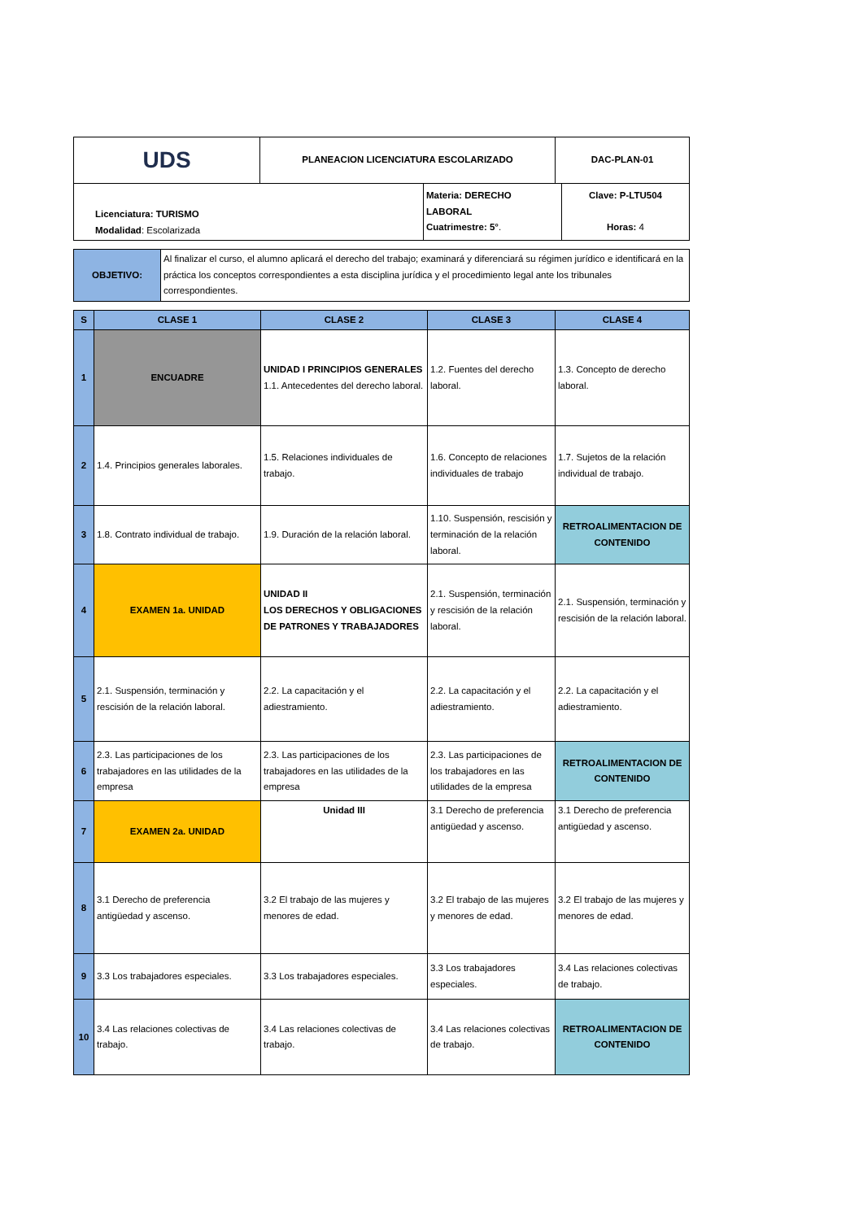| UDS | PLANEACION LICENCIATURA ESCOLARIZADO | DAC-PLAN-01 |
| Licenciatura: TURISMO Modalidad : Escolarizada | Materia: DERECHO LABORAL Cuatrimestre: 5° . | Clave: P-LTU504 Horas: 4 |
| OBJETIVO: | Al finalizar el curso, el alumno aplicará el derecho del trabajo; examinará y diferenciará su régimen jurídico e identificará en la práctica los conceptos correspondientes a esta disciplina jurídica y el procedimiento legal ante los tribunales correspondientes. |
| S | CLASE 1 | CLASE 2 | CLASE 3 | CLASE 4 |
| --- | --- | --- | --- | --- |
| 1 | ENCUADRE | UNIDAD I PRINCIPIOS GENERALES 1.1. Antecedentes del derecho laboral. | 1.2. Fuentes del derecho laboral. | 1.3. Concepto de derecho laboral. |
| 2 | 1.4. Principios generales laborales. | 1.5. Relaciones individuales de trabajo. | 1.6. Concepto de relaciones individuales de trabajo | 1.7. Sujetos de la relación individual de trabajo. |
| 3 | 1.8. Contrato individual de trabajo. | 1.9. Duración de la relación laboral. | 1.10. Suspensión, rescisión y terminación de la relación laboral. | RETROALIMENTACION DE CONTENIDO |
| 4 | EXAMEN 1a. UNIDAD | UNIDAD II LOS DERECHOS Y OBLIGACIONES DE PATRONES Y TRABAJADORES | 2.1. Suspensión, terminación y rescisión de la relación laboral. | 2.1. Suspensión, terminación y rescisión de la relación laboral. |
| 5 | 2.1. Suspensión, terminación y rescisión de la relación laboral. | 2.2. La capacitación y el adiestramiento. | 2.2. La capacitación y el adiestramiento. | 2.2. La capacitación y el adiestramiento. |
| 6 | 2.3. Las participaciones de los trabajadores en las utilidades de la empresa | 2.3. Las participaciones de los trabajadores en las utilidades de la empresa | 2.3. Las participaciones de los trabajadores en las utilidades de la empresa | RETROALIMENTACION DE CONTENIDO |
| 7 | EXAMEN 2a. UNIDAD | Unidad III | 3.1 Derecho de preferencia antigüedad y ascenso. | 3.1 Derecho de preferencia antigüedad y ascenso. |
| 8 | 3.1 Derecho de preferencia antigüedad y ascenso. | 3.2 El trabajo de las mujeres y menores de edad. | 3.2 El trabajo de las mujeres y menores de edad. | 3.2 El trabajo de las mujeres y menores de edad. |
| 9 | 3.3 Los trabajadores especiales. | 3.3 Los trabajadores especiales. | 3.3 Los trabajadores especiales. | 3.4 Las relaciones colectivas de trabajo. |
| 10 | 3.4 Las relaciones colectivas de trabajo. | 3.4 Las relaciones colectivas de trabajo. | 3.4 Las relaciones colectivas de trabajo. | RETROALIMENTACION DE CONTENIDO |